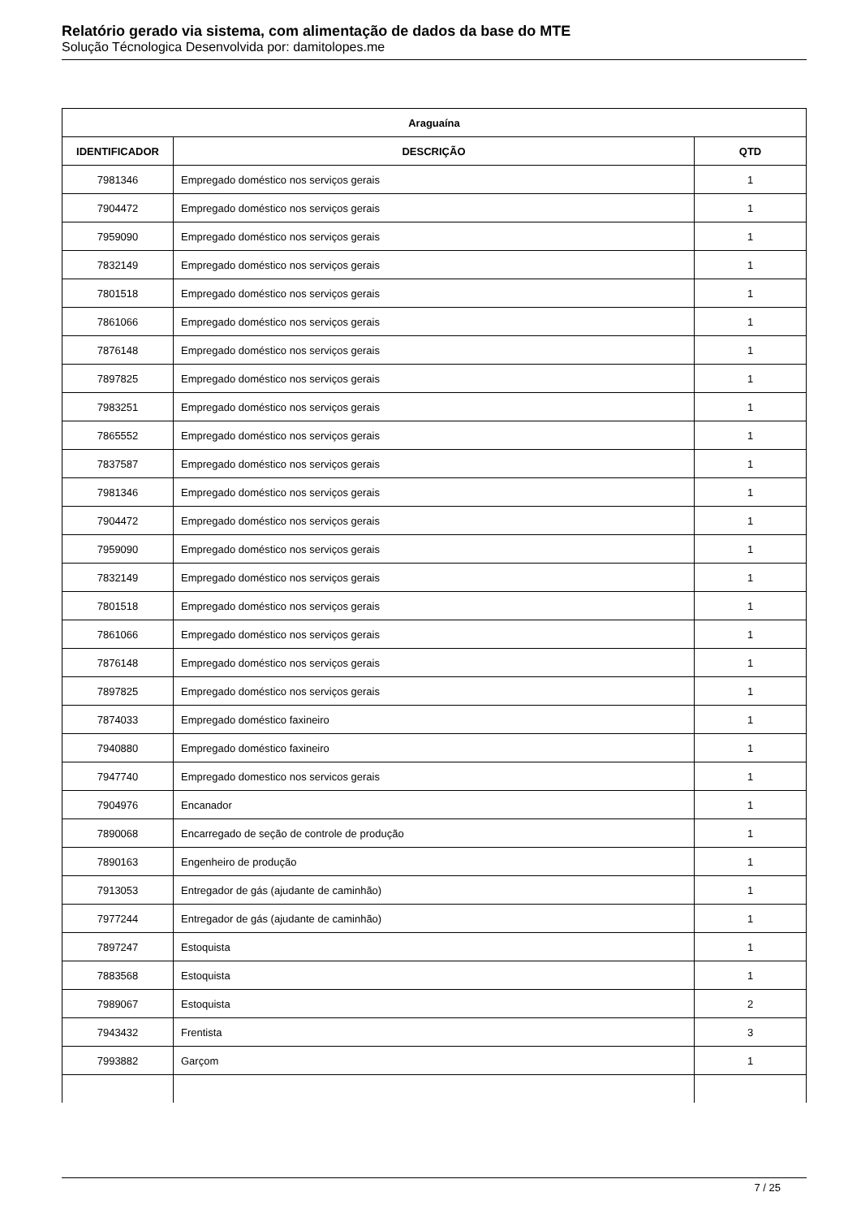Relatório gerado via sistema, com alimentação de dados da base do MTE
Solução Técnologica Desenvolvida por: damitolopes.me
| Araguaína | | |
| --- | --- | --- |
| IDENTIFICADOR | DESCRIÇÃO | QTD |
| 7981346 | Empregado doméstico nos serviços gerais | 1 |
| 7904472 | Empregado doméstico nos serviços gerais | 1 |
| 7959090 | Empregado doméstico nos serviços gerais | 1 |
| 7832149 | Empregado doméstico nos serviços gerais | 1 |
| 7801518 | Empregado doméstico nos serviços gerais | 1 |
| 7861066 | Empregado doméstico nos serviços gerais | 1 |
| 7876148 | Empregado doméstico nos serviços gerais | 1 |
| 7897825 | Empregado doméstico nos serviços gerais | 1 |
| 7983251 | Empregado doméstico nos serviços gerais | 1 |
| 7865552 | Empregado doméstico nos serviços gerais | 1 |
| 7837587 | Empregado doméstico nos serviços gerais | 1 |
| 7981346 | Empregado doméstico nos serviços gerais | 1 |
| 7904472 | Empregado doméstico nos serviços gerais | 1 |
| 7959090 | Empregado doméstico nos serviços gerais | 1 |
| 7832149 | Empregado doméstico nos serviços gerais | 1 |
| 7801518 | Empregado doméstico nos serviços gerais | 1 |
| 7861066 | Empregado doméstico nos serviços gerais | 1 |
| 7876148 | Empregado doméstico nos serviços gerais | 1 |
| 7897825 | Empregado doméstico nos serviços gerais | 1 |
| 7874033 | Empregado doméstico faxineiro | 1 |
| 7940880 | Empregado doméstico faxineiro | 1 |
| 7947740 | Empregado domestico nos servicos gerais | 1 |
| 7904976 | Encanador | 1 |
| 7890068 | Encarregado de seção de controle de produção | 1 |
| 7890163 | Engenheiro de produção | 1 |
| 7913053 | Entregador de gás (ajudante de caminhão) | 1 |
| 7977244 | Entregador de gás (ajudante de caminhão) | 1 |
| 7897247 | Estoquista | 1 |
| 7883568 | Estoquista | 1 |
| 7989067 | Estoquista | 2 |
| 7943432 | Frentista | 3 |
| 7993882 | Garçom | 1 |
7 / 25